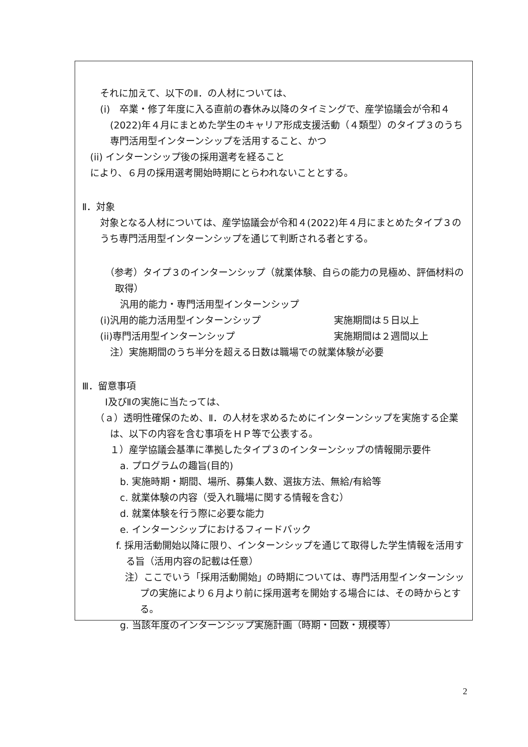それに加えて、以下のⅡ．の人材については、
(i)　卒業・修了年度に入る直前の春休み以降のタイミングで、産学協議会が令和４(2022)年４月にまとめた学生のキャリア形成支援活動（４類型）のタイプ３のうち専門活用型インターンシップを活用すること、かつ
(ii) インターンシップ後の採用選考を経ること
により、６月の採用選考開始時期にとらわれないこととする。
Ⅱ．対象
対象となる人材については、産学協議会が令和４(2022)年４月にまとめたタイプ３のうち専門活用型インターンシップを通じて判断される者とする。
（参考）タイプ３のインターンシップ（就業体験、自らの能力の見極め、評価材料の取得）
汎用的能力・専門活用型インターンシップ
(i)汎用的能力活用型インターンシップ 実施期間は５日以上
(ii)専門活用型インターンシップ 実施期間は２週間以上
注）実施期間のうち半分を超える日数は職場での就業体験が必要
Ⅲ．留意事項
Ⅰ及びⅡの実施に当たっては、
（ａ）透明性確保のため、Ⅱ．の人材を求めるためにインターンシップを実施する企業は、以下の内容を含む事項をＨＰ等で公表する。
１）産学協議会基準に準拠したタイプ３のインターンシップの情報開示要件
a. プログラムの趣旨(目的)
b. 実施時期・期間、場所、募集人数、選抜方法、無給/有給等
c. 就業体験の内容（受入れ職場に関する情報を含む）
d. 就業体験を行う際に必要な能力
e. インターンシップにおけるフィードバック
f. 採用活動開始以降に限り、インターンシップを通じて取得した学生情報を活用する旨（活用内容の記載は任意）
注）ここでいう「採用活動開始」の時期については、専門活用型インターンシップの実施により６月より前に採用選考を開始する場合には、その時からとする。
g. 当該年度のインターンシップ実施計画（時期・回数・規模等）
2